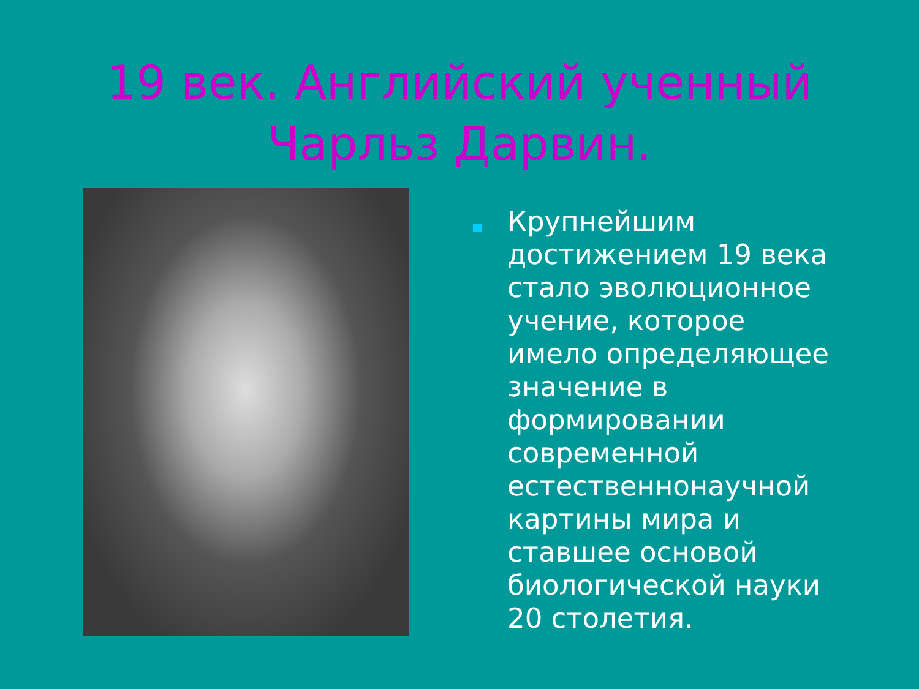19 век. Английский ученный
Чарльз Дарвин.
Крупнейшим достижением 19 века стало эволюционное учение, которое имело определяющее значение в формировании современной естественнонаучной картины мира и ставшее основой биологической науки 20 столетия.